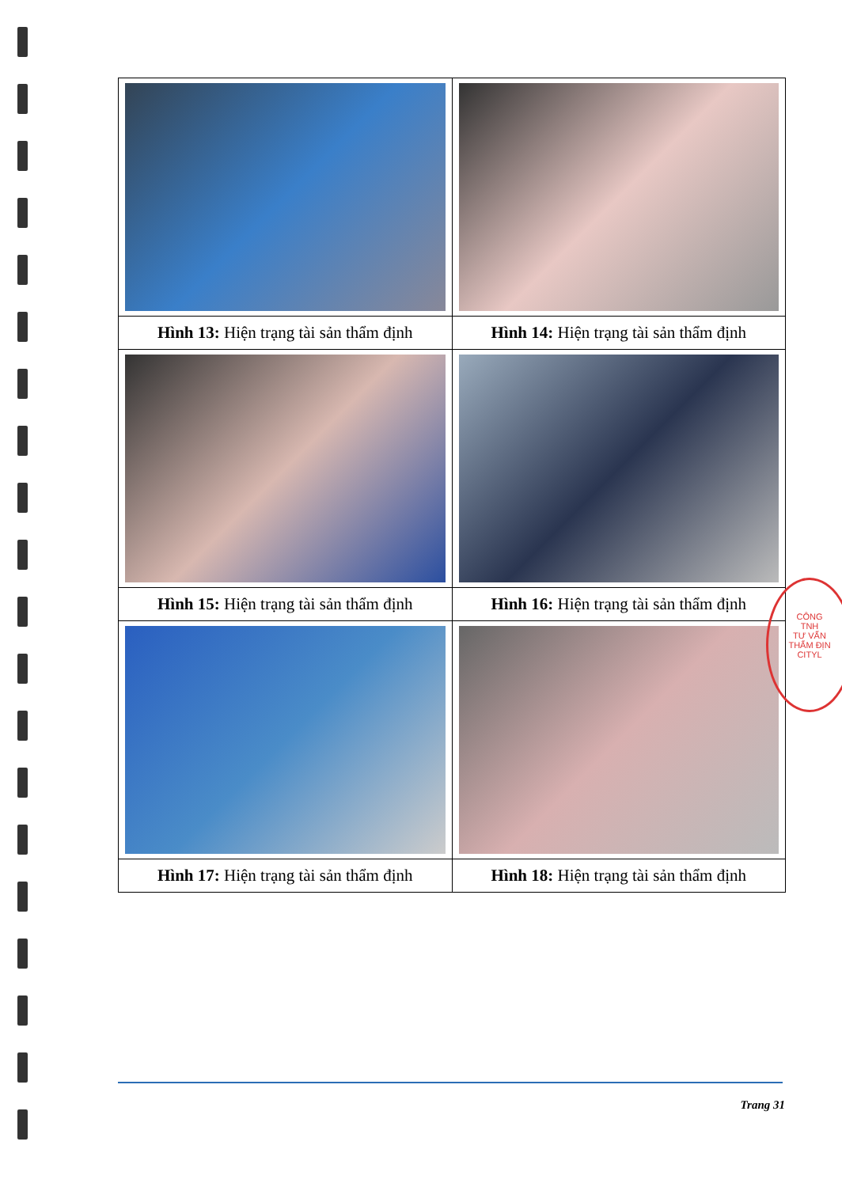| Hình 13: Hiện trạng tài sản thẩm định | Hình 14: Hiện trạng tài sản thẩm định |
| Hình 15: Hiện trạng tài sản thẩm định | Hình 16: Hiện trạng tài sản thẩm định |
| Hình 17: Hiện trạng tài sản thẩm định | Hình 18: Hiện trạng tài sản thẩm định |
CÔNG
TNH
TƯ VẤN
THẨM ĐỊN
CITYL
Trang 31